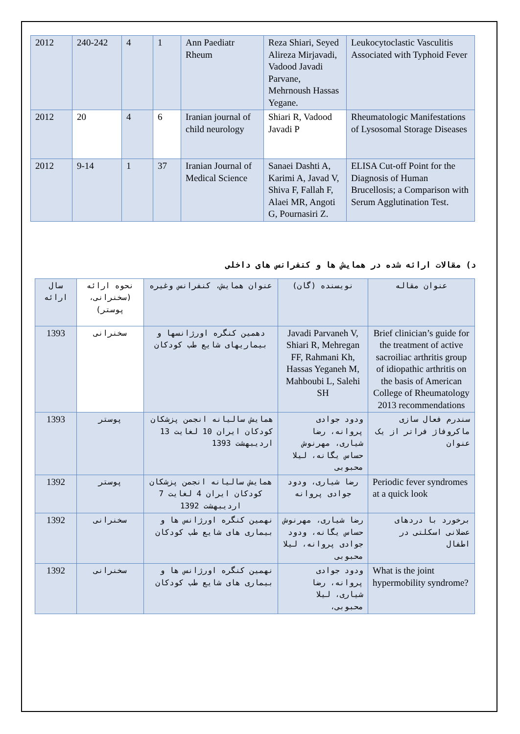| 2012 | 240-242 | 4 | 1 | Ann Paediatr Rheum | Reza Shiari, Seyed Alireza Mirjavadi, Vadood Javadi Parvane, Mehrnoush Hassas Yegane. | Leukocytoclastic Vasculitis Associated with Typhoid Fever |
| 2012 | 20 | 4 | 6 | Iranian journal of child neurology | Shiari R, Vadood Javadi P | Rheumatologic Manifestations of Lysosomal Storage Diseases |
| 2012 | 9-14 | 1 | 37 | Iranian Journal of Medical Science | Sanaei Dashti A, Karimi A, Javad V, Shiva F, Fallah F, Alaei MR, Angoti G, Pournasiri Z. | ELISA Cut-off Point for the Diagnosis of Human Brucellosis; a Comparison with Serum Agglutination Test. |
د) مقالات ارائه شده در همایش ها و کنفرانس های داخلی
| سال ارائه | نحوه ارائه (سخنرانی، پوستر) | عنوان همایش، کنفرانس وغیره | نویسنده (گان) | عنوان مقاله |
| --- | --- | --- | --- | --- |
| 1393 | سخنرانی | دهمین کنگره اورژانسها و بیماریهای شایع طب کودکان | Javadi Parvaneh V, Shiari R, Mehregan FF, Rahmani Kh, Hassas Yeganeh M, Mahboubi L, Salehi SH | Brief clinician’s guide for the treatment of active sacroiliac arthritis group of idiopathic arthritis on the basis of American College of Rheumatology 2013 recommendations |
| 1393 | پوستر | همایش سالیانه انجمن پزشکان کودکان ایران 10 لغایت 13 اردیبهشت 1393 | ودود جوادی پروانه، رضا شیاری، مهرنوش حساس یگانه، لیلا محبوبی | سندرم فعال سازی ماکروفاژ فراتر از یک عنوان |
| 1392 | پوستر | همایش سالیانه انجمن پزشکان کودکان ایران 4 لغایت 7 اردیبهشت 1392 | رضا شیاری، ودود جوادی پروانه | Periodic fever syndromes at a quick look |
| 1392 | سخنرانی | نهمین کنگره اورژانس ها و بیماری های شایع طب کودکان | رضا شیاری، مهرنوش حساس یگانه، ودود جوادی پروانه، لیلا محبوبی | برخورد با دردهای عضلانی اسکلتی در اطفال |
| 1392 | سخنرانی | نهمین کنگره اورژانس ها و بیماری های شایع طب کودکان | ودود جوادی پروانه، رضا شیاری، لیلا محبوبی، | What is the joint hypermobility syndrome? |